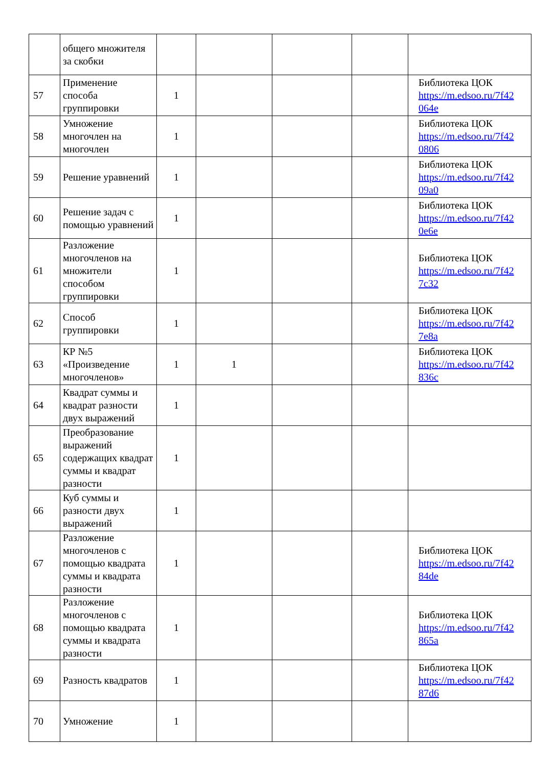| | общего множителя за скобки | | | | | |
| 57 | Применение способа группировки | 1 | | | | Библиотека ЦОК https://m.edsoo.ru/7f42 064e |
| 58 | Умножение многочлен на многочлен | 1 | | | | Библиотека ЦОК https://m.edsoo.ru/7f42 0806 |
| 59 | Решение уравнений | 1 | | | | Библиотека ЦОК https://m.edsoo.ru/7f42 09a0 |
| 60 | Решение задач с помощью уравнений | 1 | | | | Библиотека ЦОК https://m.edsoo.ru/7f42 0e6e |
| 61 | Разложение многочленов на множители способом группировки | 1 | | | | Библиотека ЦОК https://m.edsoo.ru/7f42 7c32 |
| 62 | Способ группировки | 1 | | | | Библиотека ЦОК https://m.edsoo.ru/7f42 7e8a |
| 63 | КР №5 «Произведение многочленов» | 1 | 1 | | | Библиотека ЦОК https://m.edsoo.ru/7f42 836c |
| 64 | Квадрат суммы и квадрат разности двух выражений | 1 | | | | |
| 65 | Преобразование выражений содержащих квадрат суммы и квадрат разности | 1 | | | | |
| 66 | Куб суммы и разности двух выражений | 1 | | | | |
| 67 | Разложение многочленов с помощью квадрата суммы и квадрата разности | 1 | | | | Библиотека ЦОК https://m.edsoo.ru/7f42 84de |
| 68 | Разложение многочленов с помощью квадрата суммы и квадрата разности | 1 | | | | Библиотека ЦОК https://m.edsoo.ru/7f42 865a |
| 69 | Разность квадратов | 1 | | | | Библиотека ЦОК https://m.edsoo.ru/7f42 87d6 |
| 70 | Умножение | 1 | | | | |